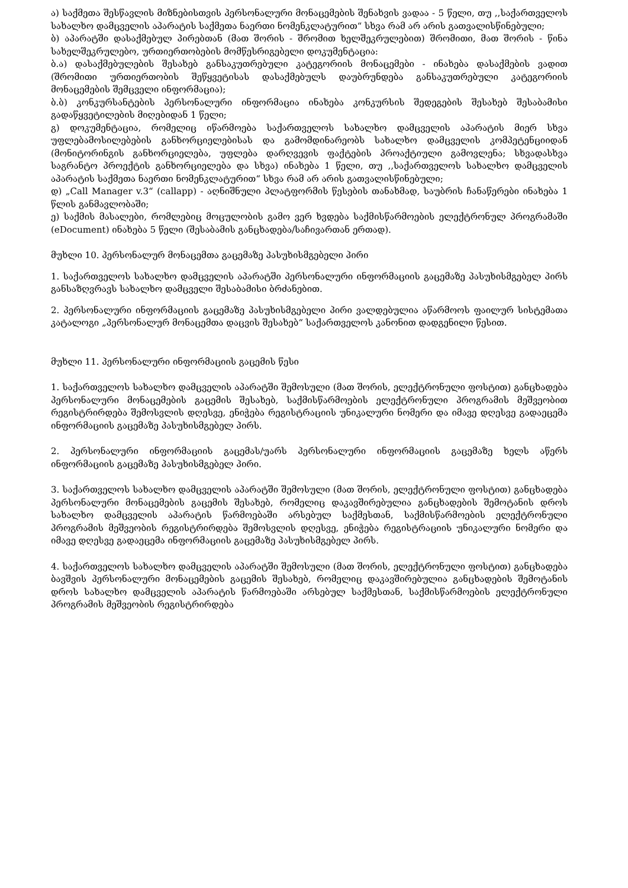ა) საქმეთა შესწავლის მიზნებისთვის პერსონალური მონაცემების შენახვის ვადაა - 5 წელი, თუ ,,საქართველოს სახალხო დამცველის აპარატის საქმეთა ნაერთი ნომენკლატურით“ სხვა რამ არ არის გათვალისწინებული;
ბ) აპარატში დასაქმებულ პირებთან (მათ შორის - შრომით ხელშეკრულებით) შრომითი, მათ შორის - წინა სახელშეკრულებო, ურთიერთობების მომწესრიგებელი დოკუმენტაცია:
ბ.ა) დასაქმებულების შესახებ განსაკუთრებული კატეგორიის მონაცემები - ინახება დასაქმების ვადით (შრომითი ურთიერთობის შეწყვეტისას დასაქმებულს დაუბრუნდება განსაკუთრებული კატეგორიის მონაცემების შემცველი ინფორმაცია);
ბ.ბ) კონკურსანტების პერსონალური ინფორმაცია ინახება კონკურსის შედეგების შესახებ შესაბამისი გადაწყვეტილების მიღებიდან 1 წელი;
გ) დოკუმენტაცია, რომელიც იწარმოება საქართველოს სახალხო დამცველის აპარატის მიერ სხვა უფლებამოსილებების განხორციელებისას და გამომდინარეობს სახალხო დამცველის კომპეტენციიდან (მონიტორინგის განხორციელება, უფლება დარღვევის ფაქტების პროაქტიული გამოვლენა; სხვადასხვა საგრანტო პროექტის განხორციელება და სხვა) ინახება 1 წელი, თუ ,,საქართველოს სახალხო დამცველის აპარატის საქმეთა ნაერთი ნომენკლატურით“ სხვა რამ არ არის გათვალისწინებული;
დ) „Call Manager v.3“ (callapp) - აღნიშნული პლატფორმის წესების თანახმად, საუბრის ჩანაწერები ინახება 1 წლის განმავლობაში;
ე) საქმის მასალები, რომლებიც მოცულობის გამო ვერ ხვდება საქმისწარმოების ელექტრონულ პროგრამაში (eDocument) ინახება 5 წელი (შესაბამის განცხადება/საჩივართან ერთად).
მუხლი 10. პერსონალურ მონაცემთა გაცემაზე პასუხისმგებელი პირი
1. საქართველოს სახალხო დამცველის აპარატში პერსონალური ინფორმაციის გაცემაზე პასუხისმგებელ პირს განსაზღვრავს სახალხო დამცველი შესაბამისი ბრძანებით.
2. პერსონალური ინფორმაციის გაცემაზე პასუხისმგებელი პირი ვალდებულია აწარმოოს ფაილურ სისტემათა კატალოგი „პერსონალურ მონაცემთა დაცვის შესახებ“ საქართველოს კანონით დადგენილი წესით.
მუხლი 11. პერსონალური ინფორმაციის გაცემის წესი
1. საქართველოს სახალხო დამცველის აპარატში შემოსული (მათ შორის, ელექტრონული ფოსტით) განცხადება პერსონალური მონაცემების გაცემის შესახებ, საქმისწარმოების ელექტრონული პროგრამის მეშვეობით რეგისტრირდება შემოსვლის დღესვე, ენიჭება რეგისტრაციის უნიკალური ნომერი და იმავე დღესვე გადაეცემა ინფორმაციის გაცემაზე პასუხისმგებელ პირს.
2. პერსონალური ინფორმაციის გაცემას/უარს პერსონალური ინფორმაციის გაცემაზე ხელს აწერს ინფორმაციის გაცემაზე პასუხისმგებელ პირი.
3. საქართველოს სახალხო დამცველის აპარატში შემოსული (მათ შორის, ელექტრონული ფოსტით) განცხადება პერსონალური მონაცემების გაცემის შესახებ, რომელიც დაკავშირებულია განცხადების შემოტანის დროს სახალხო დამცველის აპარატის წარმოებაში არსებულ საქმესთან, საქმისწარმოების ელექტრონული პროგრამის მეშვეობის რეგისტრირდება შემოსვლის დღესვე, ენიჭება რეგისტრაციის უნიკალური ნომერი და იმავე დღესვე გადაეცემა ინფორმაციის გაცემაზე პასუხისმგებელ პირს.
4. საქართველოს სახალხო დამცველის აპარატში შემოსული (მათ შორის, ელექტრონული ფოსტით) განცხადება ბავშვის პერსონალური მონაცემების გაცემის შესახებ, რომელიც დაკავშირებულია განცხადების შემოტანის დროს სახალხო დამცველის აპარატის წარმოებაში არსებულ საქმესთან, საქმისწარმოების ელექტრონული პროგრამის მეშვეობის რეგისტრირდება